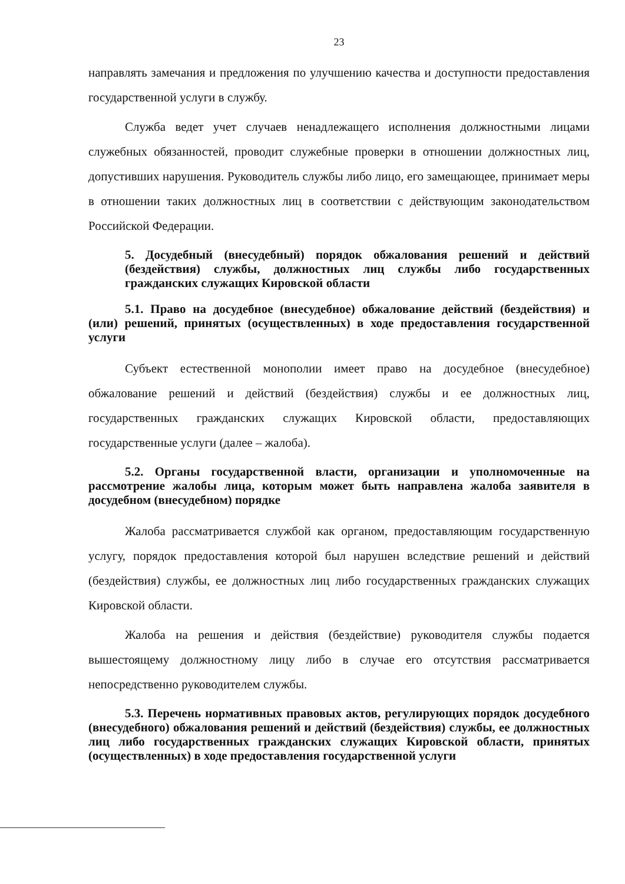23
направлять замечания и предложения по улучшению качества и доступности предоставления государственной услуги в службу.
Служба ведет учет случаев ненадлежащего исполнения должностными лицами служебных обязанностей, проводит служебные проверки в отношении должностных лиц, допустивших нарушения. Руководитель службы либо лицо, его замещающее, принимает меры в отношении таких должностных лиц в соответствии с действующим законодательством Российской Федерации.
5. Досудебный (внесудебный) порядок обжалования решений и действий (бездействия) службы, должностных лиц службы либо государственных гражданских служащих Кировской области
5.1. Право на досудебное (внесудебное) обжалование действий (бездействия) и (или) решений, принятых (осуществленных) в ходе предоставления государственной услуги
Субъект естественной монополии имеет право на досудебное (внесудебное) обжалование решений и действий (бездействия) службы и ее должностных лиц, государственных гражданских служащих Кировской области, предоставляющих государственные услуги (далее – жалоба).
5.2. Органы государственной власти, организации и уполномоченные на рассмотрение жалобы лица, которым может быть направлена жалоба заявителя в досудебном (внесудебном) порядке
Жалоба рассматривается службой как органом, предоставляющим государственную услугу, порядок предоставления которой был нарушен вследствие решений и действий (бездействия) службы, ее должностных лиц либо государственных гражданских служащих Кировской области.
Жалоба на решения и действия (бездействие) руководителя службы подается вышестоящему должностному лицу либо в случае его отсутствия рассматривается непосредственно руководителем службы.
5.3. Перечень нормативных правовых актов, регулирующих порядок досудебного (внесудебного) обжалования решений и действий (бездействия) службы, ее должностных лиц либо государственных гражданских служащих Кировской области, принятых (осуществленных) в ходе предоставления государственной услуги